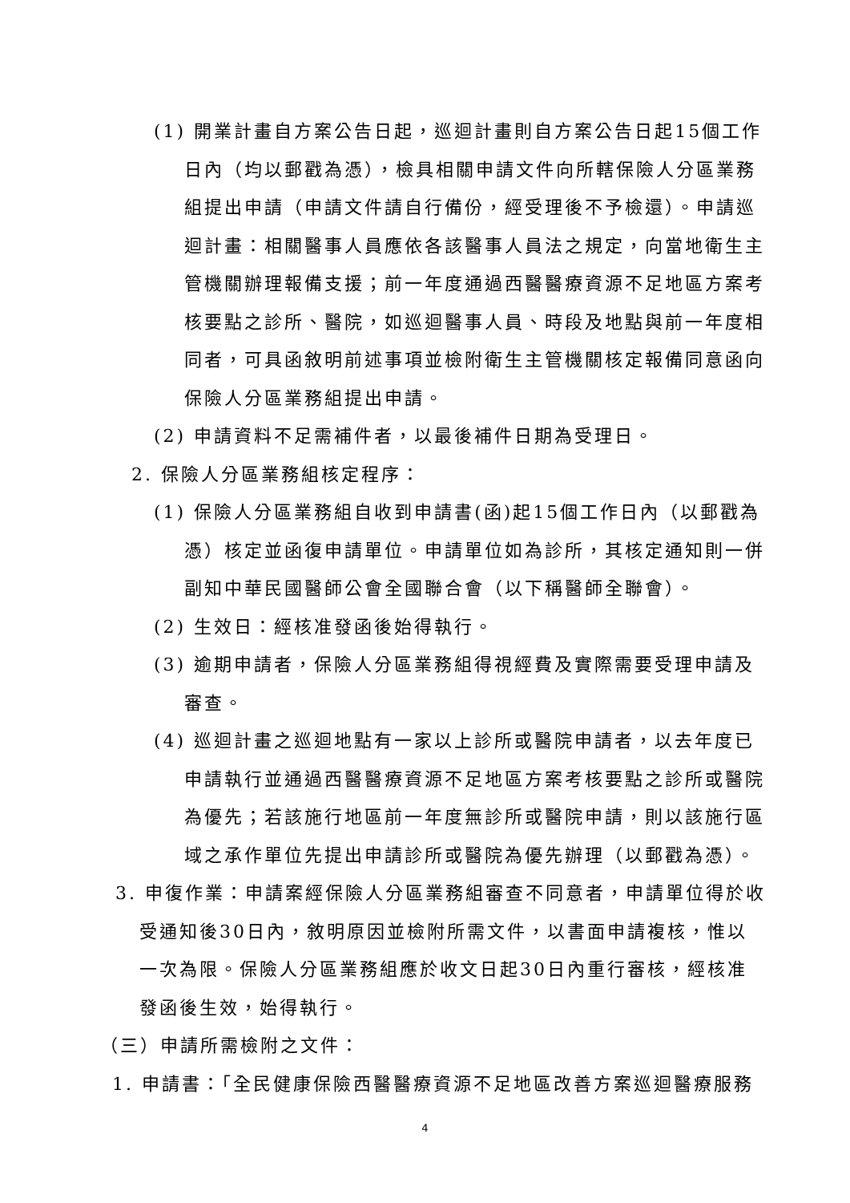(1) 開業計畫自方案公告日起，巡迴計畫則自方案公告日起15個工作日內（均以郵戳為憑），檢具相關申請文件向所轄保險人分區業務組提出申請（申請文件請自行備份，經受理後不予檢還）。申請巡迴計畫：相關醫事人員應依各該醫事人員法之規定，向當地衛生主管機關辦理報備支援；前一年度通過西醫醫療資源不足地區方案考核要點之診所、醫院，如巡迴醫事人員、時段及地點與前一年度相同者，可具函敘明前述事項並檢附衛生主管機關核定報備同意函向保險人分區業務組提出申請。
(2) 申請資料不足需補件者，以最後補件日期為受理日。
2. 保險人分區業務組核定程序：
(1) 保險人分區業務組自收到申請書(函)起15個工作日內（以郵戳為憑）核定並函復申請單位。申請單位如為診所，其核定通知則一併副知中華民國醫師公會全國聯合會（以下稱醫師全聯會）。
(2) 生效日：經核准發函後始得執行。
(3) 逾期申請者，保險人分區業務組得視經費及實際需要受理申請及審查。
(4) 巡迴計畫之巡迴地點有一家以上診所或醫院申請者，以去年度已申請執行並通過西醫醫療資源不足地區方案考核要點之診所或醫院為優先；若該施行地區前一年度無診所或醫院申請，則以該施行區域之承作單位先提出申請診所或醫院為優先辦理（以郵戳為憑）。
3. 申復作業：申請案經保險人分區業務組審查不同意者，申請單位得於收受通知後30日內，敘明原因並檢附所需文件，以書面申請複核，惟以一次為限。保險人分區業務組應於收文日起30日內重行審核，經核准發函後生效，始得執行。
（三）申請所需檢附之文件：
1. 申請書：「全民健康保險西醫醫療資源不足地區改善方案巡迴醫療服務
4